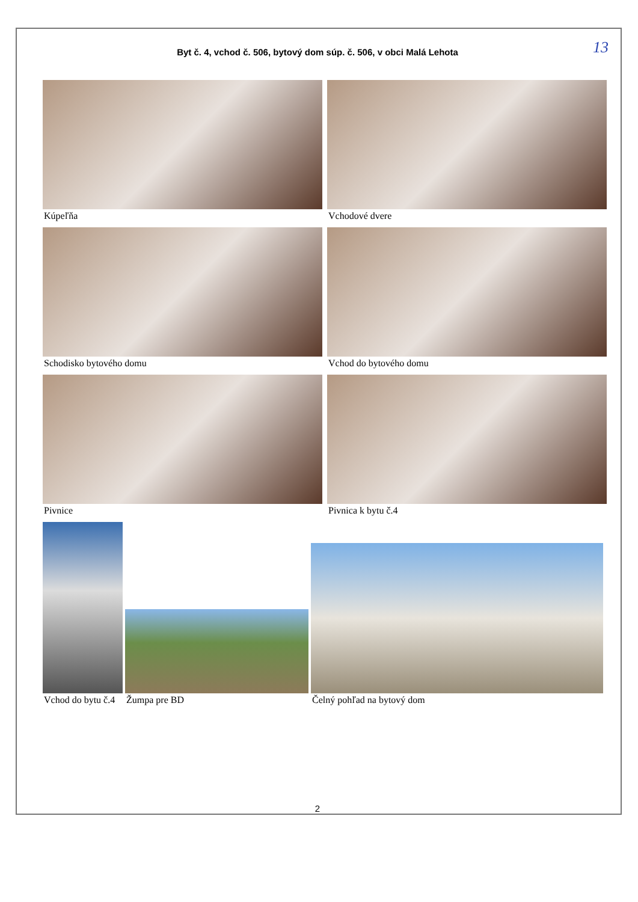Byt č. 4, vchod č. 506, bytový dom súp. č. 506, v obci Malá Lehota
13
Kúpeľňa Vchodové dvere
Schodisko bytového domu Vchod do bytového domu
Pivnice Pivnica k bytu č.4
Vchod do bytu č.4 Žumpa pre BD Čelný pohľad na bytový dom
2